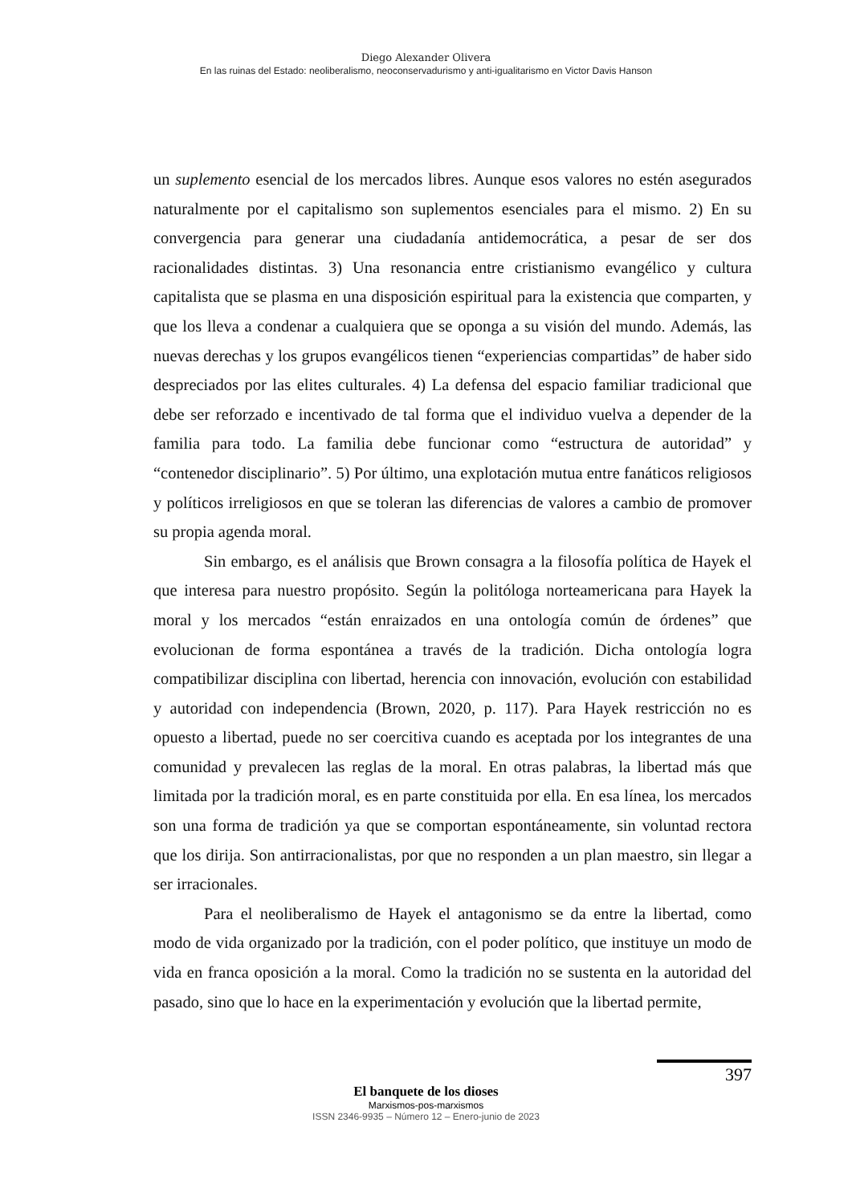Diego Alexander Olivera
En las ruinas del Estado: neoliberalismo, neoconservadurismo y anti-igualitarismo en Victor Davis Hanson
un suplemento esencial de los mercados libres. Aunque esos valores no estén asegurados naturalmente por el capitalismo son suplementos esenciales para el mismo. 2) En su convergencia para generar una ciudadanía antidemocrática, a pesar de ser dos racionalidades distintas. 3) Una resonancia entre cristianismo evangélico y cultura capitalista que se plasma en una disposición espiritual para la existencia que comparten, y que los lleva a condenar a cualquiera que se oponga a su visión del mundo. Además, las nuevas derechas y los grupos evangélicos tienen “experiencias compartidas” de haber sido despreciados por las elites culturales. 4) La defensa del espacio familiar tradicional que debe ser reforzado e incentivado de tal forma que el individuo vuelva a depender de la familia para todo. La familia debe funcionar como “estructura de autoridad” y “contenedor disciplinario”. 5) Por último, una explotación mutua entre fanáticos religiosos y políticos irreligiosos en que se toleran las diferencias de valores a cambio de promover su propia agenda moral.
Sin embargo, es el análisis que Brown consagra a la filosofía política de Hayek el que interesa para nuestro propósito. Según la politóloga norteamericana para Hayek la moral y los mercados “están enraizados en una ontología común de órdenes” que evolucionan de forma espontánea a través de la tradición. Dicha ontología logra compatibilizar disciplina con libertad, herencia con innovación, evolución con estabilidad y autoridad con independencia (Brown, 2020, p. 117). Para Hayek restricción no es opuesto a libertad, puede no ser coercitiva cuando es aceptada por los integrantes de una comunidad y prevalecen las reglas de la moral. En otras palabras, la libertad más que limitada por la tradición moral, es en parte constituida por ella. En esa línea, los mercados son una forma de tradición ya que se comportan espontáneamente, sin voluntad rectora que los dirija. Son antirracionalistas, por que no responden a un plan maestro, sin llegar a ser irracionales.
Para el neoliberalismo de Hayek el antagonismo se da entre la libertad, como modo de vida organizado por la tradición, con el poder político, que instituye un modo de vida en franca oposición a la moral. Como la tradición no se sustenta en la autoridad del pasado, sino que lo hace en la experimentación y evolución que la libertad permite,
397
El banquete de los dioses
Marxismos-pos-marxismos
ISSN 2346-9935 – Número 12 – Enero-junio de 2023